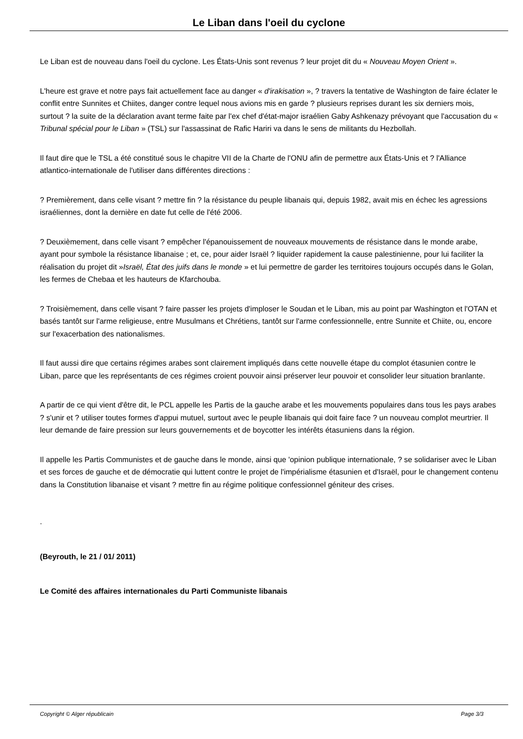Le Liban dans l'oeil du cyclone
Le Liban est de nouveau dans l'oeil du cyclone. Les États-Unis sont revenus ? leur projet dit du « Nouveau Moyen Orient ».
L'heure est grave et notre pays fait actuellement face au danger « d'irakisation », ? travers la tentative de Washington de faire éclater le conflit entre Sunnites et Chiites, danger contre lequel nous avions mis en garde ? plusieurs reprises durant les six derniers mois, surtout ? la suite de la déclaration avant terme faite par l'ex chef d'état-major israélien Gaby Ashkenazy prévoyant que l'accusation du « Tribunal spécial pour le Liban » (TSL) sur l'assassinat de Rafic Hariri va dans le sens de militants du Hezbollah.
Il faut dire que le TSL a été constitué sous le chapitre VII de la Charte de l'ONU afin de permettre aux États-Unis et ? l'Alliance atlantico-internationale de l'utiliser dans différentes directions :
? Premièrement, dans celle visant ? mettre fin ? la résistance du peuple libanais qui, depuis 1982, avait mis en échec les agressions israéliennes, dont la dernière en date fut celle de l'été 2006.
? Deuxièmement, dans celle visant ? empêcher l'épanouissement de nouveaux mouvements de résistance dans le monde arabe, ayant pour symbole la résistance libanaise ; et, ce, pour aider Israël ? liquider rapidement la cause palestinienne, pour lui faciliter la réalisation du projet dit »Israël, État des juifs dans le monde » et lui permettre de garder les territoires toujours occupés dans le Golan, les fermes de Chebaa et les hauteurs de Kfarchouba.
? Troisièmement, dans celle visant ? faire passer les projets d'imploser le Soudan et le Liban, mis au point par Washington et l'OTAN et basés tantôt sur l'arme religieuse, entre Musulmans et Chrétiens, tantôt sur l'arme confessionnelle, entre Sunnite et Chiite, ou, encore sur l'exacerbation des nationalismes.
Il faut aussi dire que certains régimes arabes sont clairement impliqués dans cette nouvelle étape du complot étasunien contre le Liban, parce que les représentants de ces régimes croient pouvoir ainsi préserver leur pouvoir et consolider leur situation branlante.
A partir de ce qui vient d'être dit, le PCL appelle les Partis de la gauche arabe et les mouvements populaires dans tous les pays arabes ? s'unir et ? utiliser toutes formes d'appui mutuel, surtout avec le peuple libanais qui doit faire face ? un nouveau complot meurtrier. Il leur demande de faire pression sur leurs gouvernements et de boycotter les intérêts étasuniens dans la région.
Il appelle les Partis Communistes et de gauche dans le monde, ainsi que 'opinion publique internationale, ? se solidariser avec le Liban et ses forces de gauche et de démocratie qui luttent contre le projet de l'impérialisme étasunien et d'Israël, pour le changement contenu dans la Constitution libanaise et visant ? mettre fin au régime politique confessionnel géniteur des crises.
.
(Beyrouth, le 21 / 01/ 2011)
Le Comité des affaires internationales du Parti Communiste libanais
Copyright © Alger républicain Page 3/3